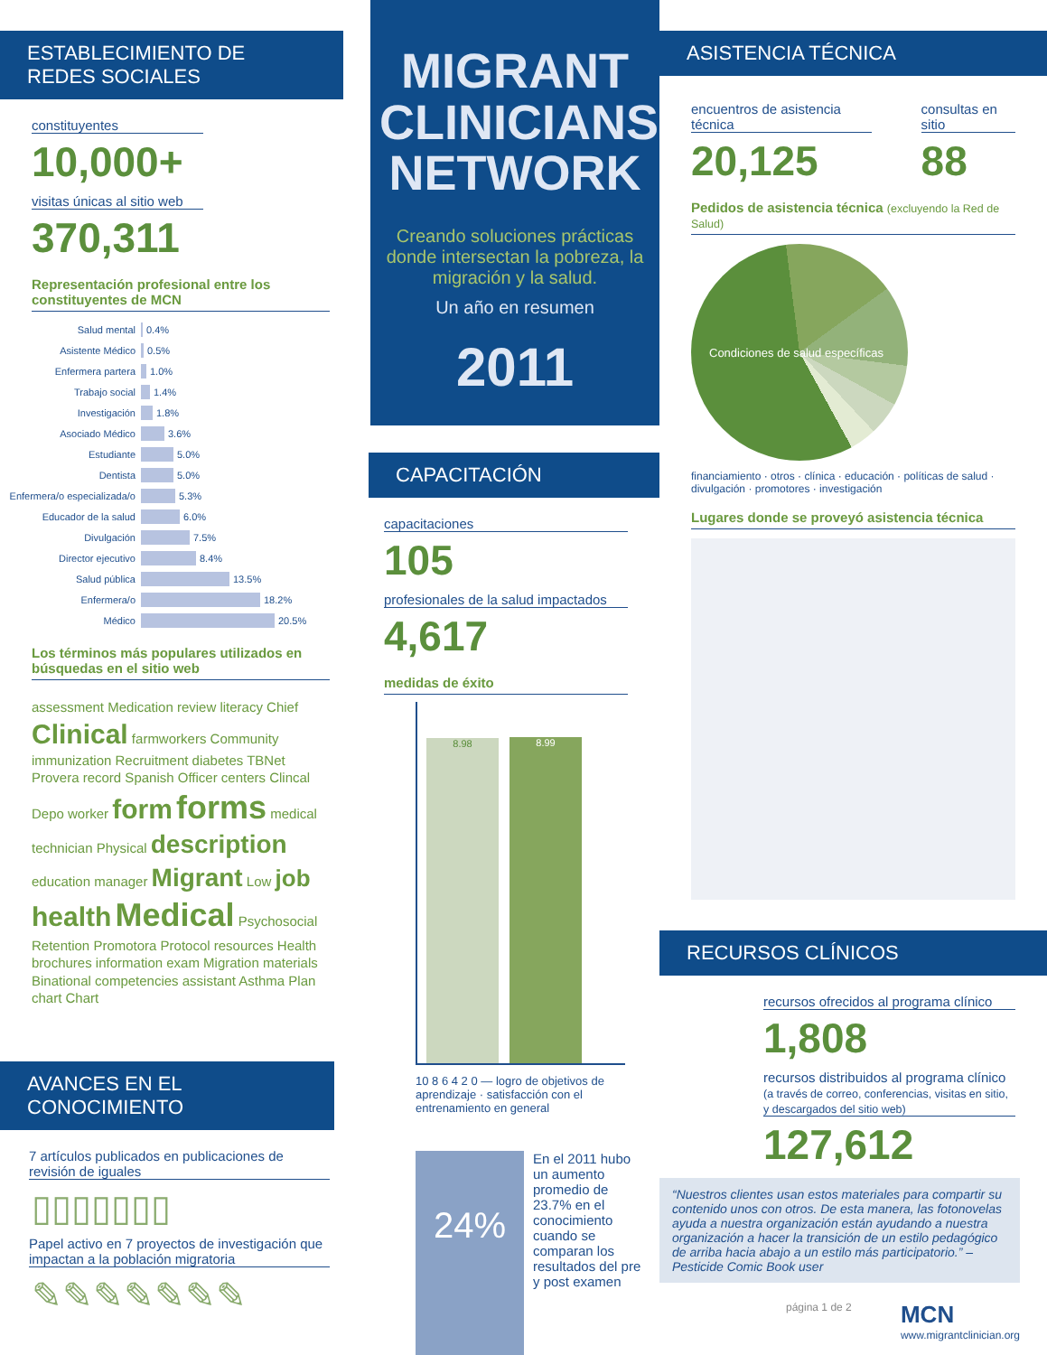ESTABLECIMIENTO DE REDES SOCIALES
constituyentes
10,000+
visitas únicas al sitio web
370,311
Representación profesional entre los constituyentes de MCN
Salud mental 0.4%
Asistente Médico 0.5%
Enfermera partera 1.0%
Trabajo social 1.4%
Investigación 1.8%
Asociado Médico 3.6%
Estudiante 5.0%
Dentista 5.0%
Enfermera/o especializada/o 5.3%
Educador de la salud 6.0%
Divulgación 7.5%
Director ejecutivo 8.4%
Salud pública 13.5%
Enfermera/o 18.2%
Médico 20.5%
Los términos más populares utilizados en búsquedas en el sitio web
assessment Medication review literacy Chief Clinical farmworkers Community immunization Recruitment diabetes TBNet Provera record Spanish Officer centers Clincal Depo worker form forms medical technician Physical description education manager Migrant Low job health Medical Psychosocial Retention Promotora Protocol resources Health brochures information exam Migration materials Binational competencies assistant Asthma Plan chart Chart
AVANCES EN EL CONOCIMIENTO
7 artículos publicados en publicaciones de revisión de iguales
▯▯▯▯▯▯▯
Papel activo en 7 proyectos de investigación que impactan a la población migratoria
✎✎✎✎✎✎✎
MIGRANT CLINICIANS NETWORK
Creando soluciones prácticas donde intersectan la pobreza, la migración y la salud.
Un año en resumen
2011
CAPACITACIÓN
capacitaciones
105
profesionales de la salud impactados
4,617
medidas de éxito
8.98
8.99
10 8 6 4 2 0 — logro de objetivos de aprendizaje · satisfacción con el entrenamiento en general
24%
En el 2011 hubo un aumento promedio de 23.7% en el conocimiento cuando se comparan los resultados del pre y post examen
ASISTENCIA TÉCNICA
encuentros de asistencia técnica
20,125
consultas en sitio
88
Pedidos de asistencia técnica (excluyendo la Red de Salud)
Condiciones de salud específicas
financiamiento · otros · clínica · educación · políticas de salud · divulgación · promotores · investigación
Lugares donde se proveyó asistencia técnica
RECURSOS CLÍNICOS
recursos ofrecidos al programa clínico
1,808
recursos distribuidos al programa clínico (a través de correo, conferencias, visitas en sitio, y descargados del sitio web)
127,612
“Nuestros clientes usan estos materiales para compartir su contenido unos con otros. De esta manera, las fotonovelas ayuda a nuestra organización están ayudando a nuestra organización a hacer la transición de un estilo pedagógico de arriba hacia abajo a un estilo más participatorio.” – Pesticide Comic Book user
página 1 de 2 MCN
www.migrantclinician.org